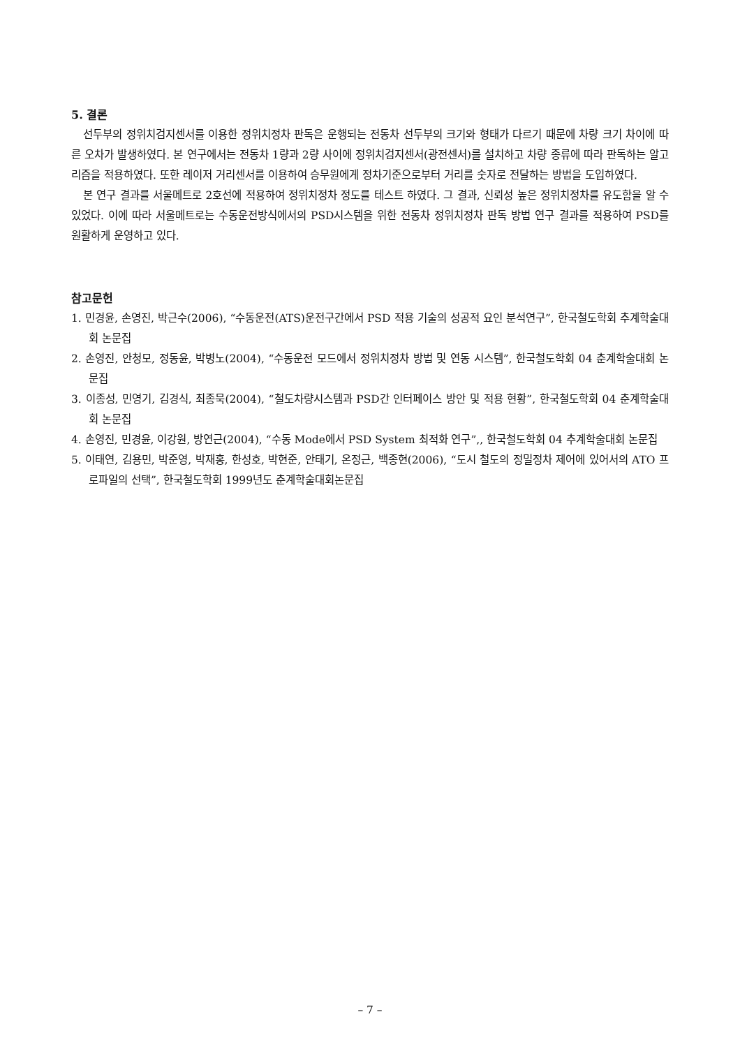5. 결론
선두부의 정위치검지센서를 이용한 정위치정차 판독은 운행되는 전동차 선두부의 크기와 형태가 다르기 때문에 차량 크기 차이에 따른 오차가 발생하였다. 본 연구에서는 전동차 1량과 2량 사이에 정위치검지센서(광전센서)를 설치하고 차량 종류에 따라 판독하는 알고리즘을 적용하였다. 또한 레이저 거리센서를 이용하여 승무원에게 정차기준으로부터 거리를 숫자로 전달하는 방법을 도입하였다.
본 연구 결과를 서울메트로 2호선에 적용하여 정위치정차 정도를 테스트 하였다. 그 결과, 신뢰성 높은 정위치정차를 유도함을 알 수 있었다. 이에 따라 서울메트로는 수동운전방식에서의 PSD시스템을 위한 전동차 정위치정차 판독 방법 연구 결과를 적용하여 PSD를 원활하게 운영하고 있다.
참고문헌
1. 민경윤, 손영진, 박근수(2006), “수동운전(ATS)운전구간에서 PSD 적용 기술의 성공적 요인 분석연구”, 한국철도학회 추계학술대회 논문집
2. 손영진, 안청모, 정동윤, 박병노(2004), “수동운전 모드에서 정위치정차 방법 및 연동 시스템”, 한국철도학회 04 춘계학술대회 논문집
3. 이종성, 민영기, 김경식, 최종묵(2004), “철도차량시스템과 PSD간 인터페이스 방안 및 적용 현황”, 한국철도학회 04 춘계학술대회 논문집
4. 손영진, 민경윤, 이강원, 방연근(2004), “수동 Mode에서 PSD System 최적화 연구”,, 한국철도학회 04 추계학술대회 논문집
5. 이태연, 김용민, 박준영, 박재홍, 한성호, 박현준, 안태기, 온정근, 백종현(2006), “도시 철도의 정밀정차 제어에 있어서의 ATO 프로파일의 선택”, 한국철도학회 1999년도 춘계학술대회논문집
– 7 –